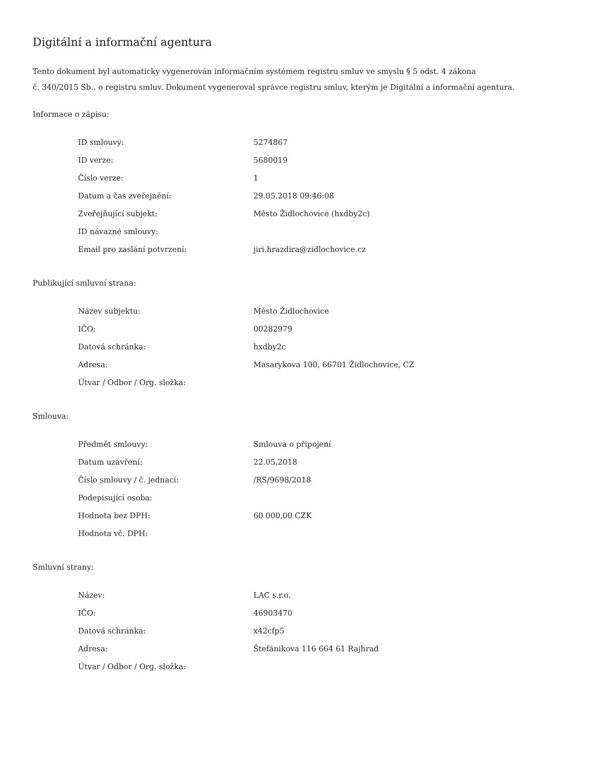Digitální a informační agentura
Tento dokument byl automaticky vygenerován informačním systémem registru smluv ve smyslu § 5 odst. 4 zákona
č. 340/2015 Sb., o registru smluv. Dokument vygeneroval správce registru smluv, kterým je Digitální a informační agentura.
Informace o zápisu:
| ID smlouvy: | 5274867 |
| ID verze: | 5680019 |
| Číslo verze: | 1 |
| Datum a čas zveřejnění: | 29.05.2018 09:46:08 |
| Zveřejňující subjekt: | Město Židlochovice (hxdby2c) |
| ID návazné smlouvy: | |
| Email pro zaslání potvrzení: | jiri.hrazdira@zidlochovice.cz |
Publikující smluvní strana:
| Název subjektu: | Město Židlochovice |
| IČO: | 00282979 |
| Datová schránka: | hxdby2c |
| Adresa: | Masarykova 100, 66701 Židlochovice, CZ |
| Útvar / Odbor / Org. složka: | |
Smlouva:
| Předmět smlouvy: | Smlouva o připojení |
| Datum uzavření: | 22.05.2018 |
| Číslo smlouvy / č. jednací: | /RS/9698/2018 |
| Podepisující osoba: | |
| Hodnota bez DPH: | 60 000,00 CZK |
| Hodnota vč. DPH: | |
Smluvní strany:
| Název: | LAC s.r.o. |
| IČO: | 46903470 |
| Datová schránka: | x42cfp5 |
| Adresa: | Štefánikova 116 664 61 Rajhrad |
| Útvar / Odbor / Org. složka: | |